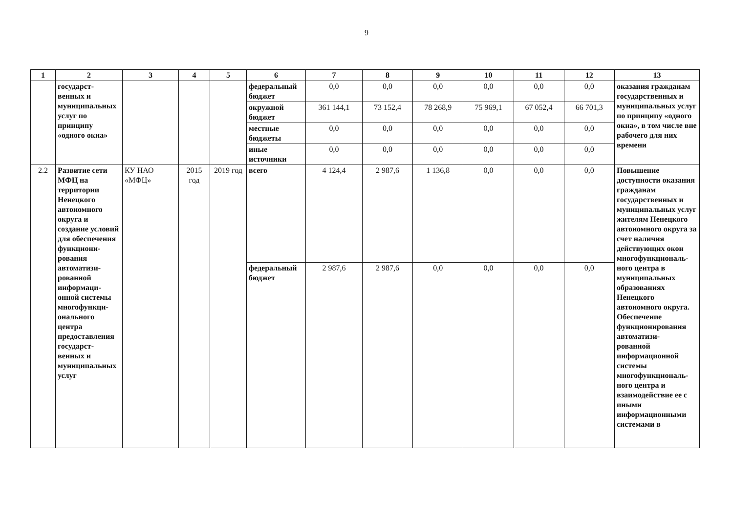9
| 1 | 2 | 3 | 4 | 5 | 6 | 7 | 8 | 9 | 10 | 11 | 12 | 13 |
| --- | --- | --- | --- | --- | --- | --- | --- | --- | --- | --- | --- | --- |
| | государст- венных и муниципальных услуг по принципу «одного окна» | | | | федеральный бюджет | 0,0 | 0,0 | 0,0 | 0,0 | 0,0 | 0,0 | оказания гражданам государственных и муниципальных услуг по принципу «одного окна», в том числе вне рабочего для них времени |
| | | | | | окружной бюджет | 361 144,1 | 73 152,4 | 78 268,9 | 75 969,1 | 67 052,4 | 66 701,3 | |
| | | | | | местные бюджеты | 0,0 | 0,0 | 0,0 | 0,0 | 0,0 | 0,0 | |
| | | | | | иные источники | 0,0 | 0,0 | 0,0 | 0,0 | 0,0 | 0,0 | |
| 2.2 | Развитие сети МФЦ на территории Ненецкого автономного округа и создание условий для обеспечения функциони- рования автоматизи- рованной информаци- онной системы многофункци- онального центра предоставления государст- венных и муниципальных услуг | КУ НАО «МФЦ» | 2015 год | 2019 год | всего | 4 124,4 | 2 987,6 | 1 136,8 | 0,0 | 0,0 | 0,0 | Повышение доступности оказания гражданам государственных и муниципальных услуг жителям Ненецкого автономного округа за счет наличия действующих окон многофункциональ- ного центра в муниципальных образованиях Ненецкого автономного округа. Обеспечение функционирования автоматизи- рованной информационной системы многофункциональ- ного центра и взаимодействие ее с иными информационными системами в |
| | | | | | федеральный бюджет | 2 987,6 | 2 987,6 | 0,0 | 0,0 | 0,0 | 0,0 | |